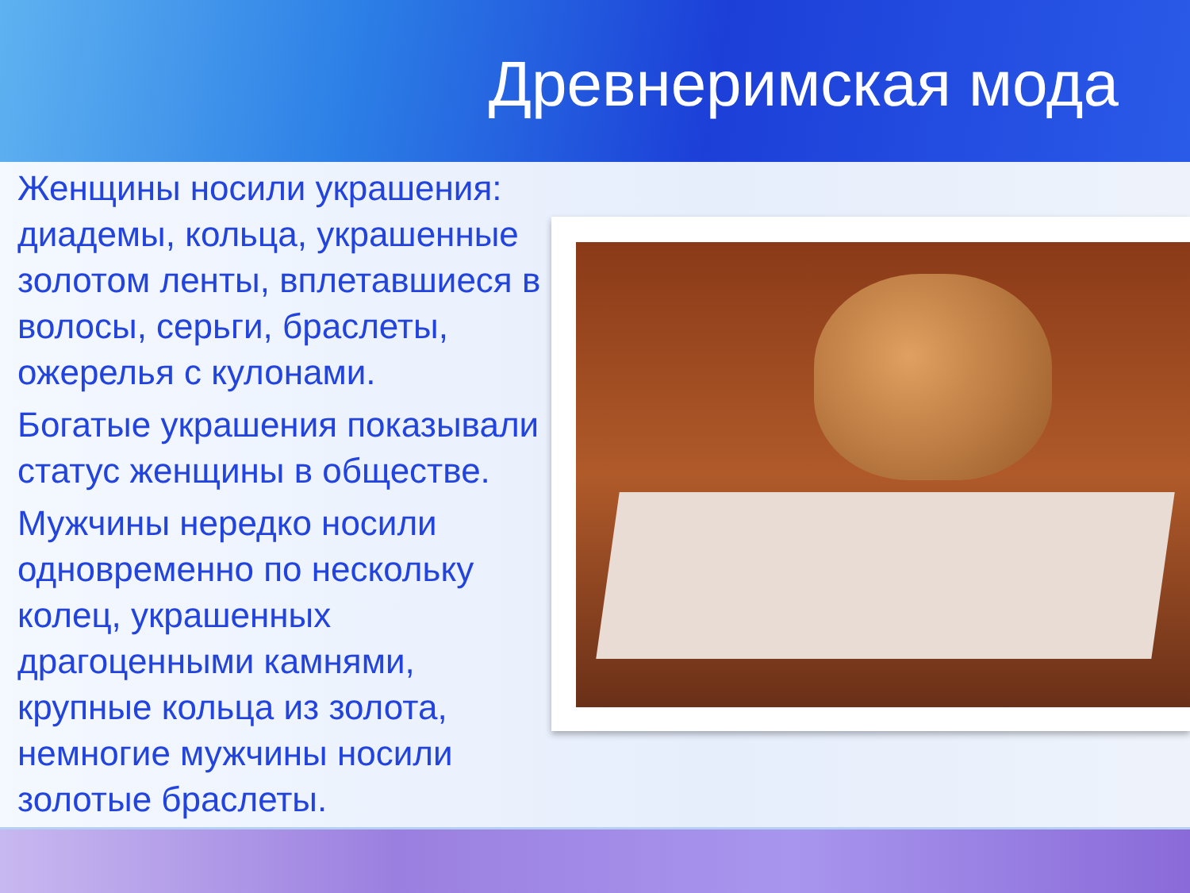Древнеримская мода
Женщины носили украшения: диадемы, кольца, украшенные золотом ленты, вплетавшиеся в волосы, серьги, браслеты, ожерелья с кулонами.
Богатые украшения показывали статус женщины в обществе.
Мужчины нередко носили одновременно по нескольку колец, украшенных драгоценными камнями, крупные кольца из золота, немногие мужчины носили золотые браслеты.